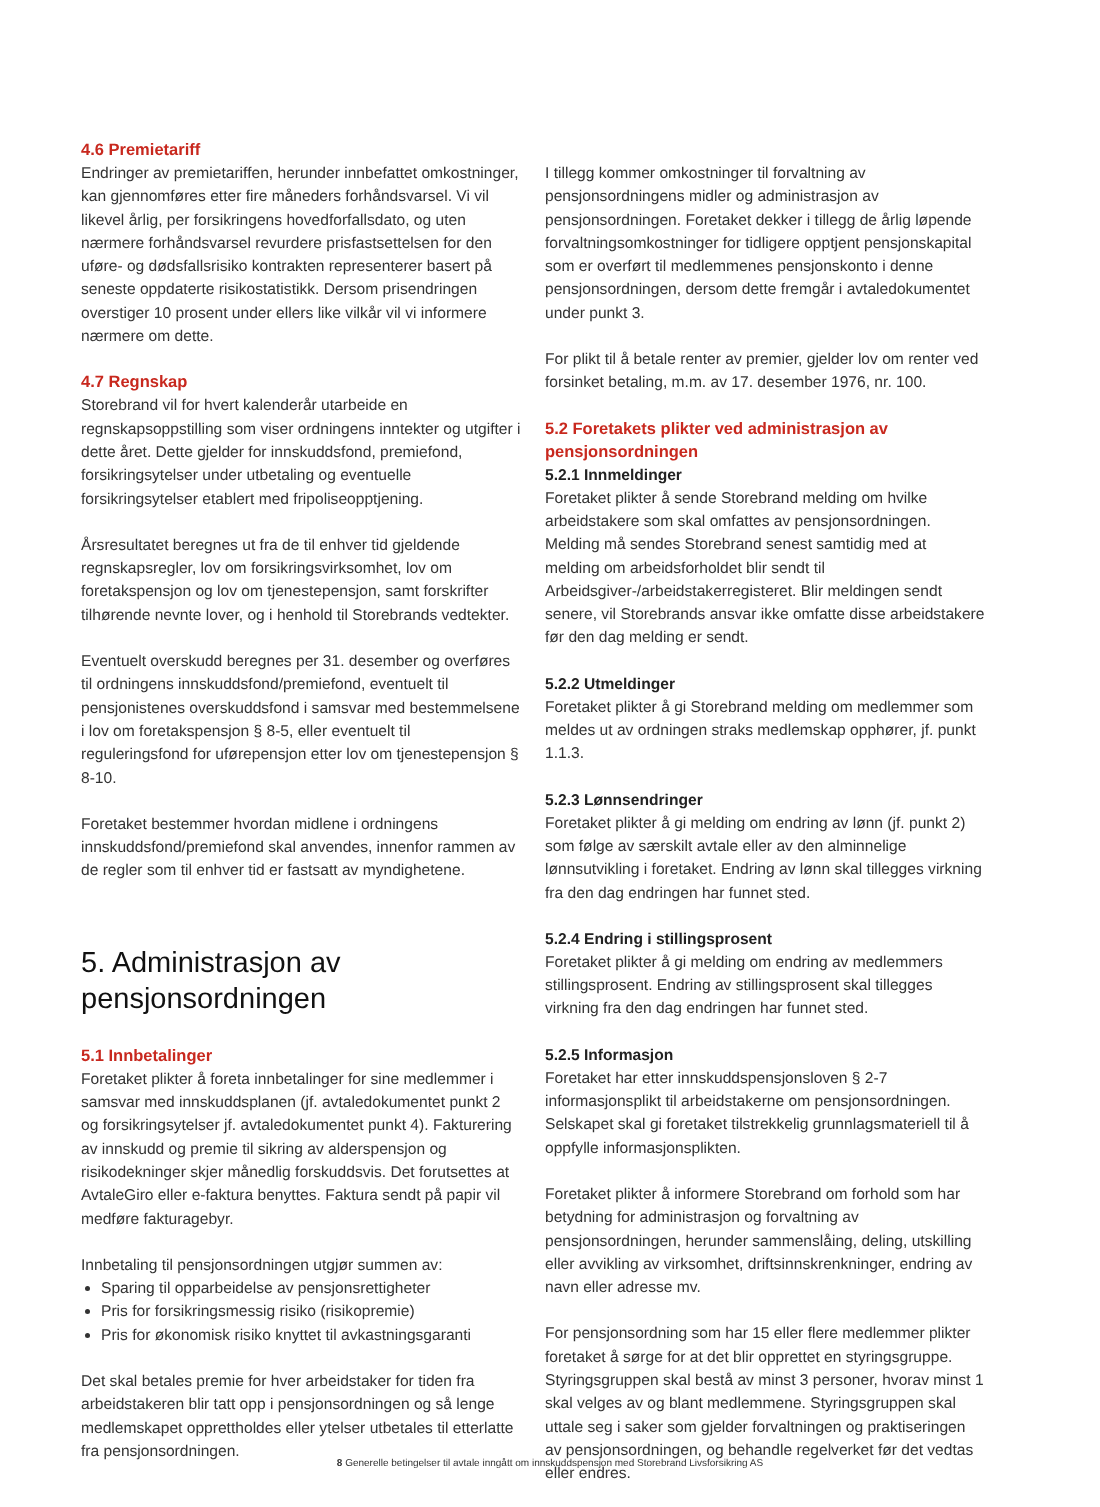4.6 Premietariff
Endringer av premietariffen, herunder innbefattet omkostninger, kan gjennomføres etter fire måneders forhåndsvarsel. Vi vil likevel årlig, per forsikringens hovedforfallsdato, og uten nærmere forhåndsvarsel revurdere prisfastsettelsen for den uføre- og dødsfallsrisiko kontrakten representerer basert på seneste oppdaterte risikostatistikk. Dersom prisendringen overstiger 10 prosent under ellers like vilkår vil vi informere nærmere om dette.
4.7 Regnskap
Storebrand vil for hvert kalenderår utarbeide en regnskapsoppstilling som viser ordningens inntekter og utgifter i dette året. Dette gjelder for innskuddsfond, premiefond, forsikringsytelser under utbetaling og eventuelle forsikringsytelser etablert med fripoliseopptjening.
Årsresultatet beregnes ut fra de til enhver tid gjeldende regnskapsregler, lov om forsikringsvirksomhet, lov om foretakspensjon og lov om tjenestepensjon, samt forskrifter tilhørende nevnte lover, og i henhold til Storebrands vedtekter.
Eventuelt overskudd beregnes per 31. desember og overføres til ordningens innskuddsfond/premiefond, eventuelt til pensjonistenes overskuddsfond i samsvar med bestemmelsene i lov om foretakspensjon § 8-5, eller eventuelt til reguleringsfond for uførepensjon etter lov om tjenestepensjon § 8-10.
Foretaket bestemmer hvordan midlene i ordningens innskuddsfond/premiefond skal anvendes, innenfor rammen av de regler som til enhver tid er fastsatt av myndighetene.
5. Administrasjon av pensjonsordningen
5.1 Innbetalinger
Foretaket plikter å foreta innbetalinger for sine medlemmer i samsvar med innskuddsplanen (jf. avtaledokumentet punkt 2 og forsikringsytelser jf. avtaledokumentet punkt 4). Fakturering av innskudd og premie til sikring av alderspensjon og risikodekninger skjer månedlig forskuddsvis. Det forutsettes at AvtaleGiro eller e-faktura benyttes. Faktura sendt på papir vil medføre fakturagebyr.
Innbetaling til pensjonsordningen utgjør summen av:
Sparing til opparbeidelse av pensjonsrettigheter
Pris for forsikringsmessig risiko (risikopremie)
Pris for økonomisk risiko knyttet til avkastningsgaranti
Det skal betales premie for hver arbeidstaker for tiden fra arbeidstakeren blir tatt opp i pensjonsordningen og så lenge medlemskapet opprettholdes eller ytelser utbetales til etterlatte fra pensjonsordningen.
I tillegg kommer omkostninger til forvaltning av pensjonsordningens midler og administrasjon av pensjonsordningen. Foretaket dekker i tillegg de årlig løpende forvaltningsomkostninger for tidligere opptjent pensjonskapital som er overført til medlemmenes pensjonskonto i denne pensjonsordningen, dersom dette fremgår i avtaledokumentet under punkt 3.
For plikt til å betale renter av premier, gjelder lov om renter ved forsinket betaling, m.m. av 17. desember 1976, nr. 100.
5.2 Foretakets plikter ved administrasjon av pensjonsordningen
5.2.1 Innmeldinger
Foretaket plikter å sende Storebrand melding om hvilke arbeidstakere som skal omfattes av pensjonsordningen. Melding må sendes Storebrand senest samtidig med at melding om arbeidsforholdet blir sendt til Arbeidsgiver-/arbeidstakerregisteret. Blir meldingen sendt senere, vil Storebrands ansvar ikke omfatte disse arbeidstakere før den dag melding er sendt.
5.2.2 Utmeldinger
Foretaket plikter å gi Storebrand melding om medlemmer som meldes ut av ordningen straks medlemskap opphører, jf. punkt 1.1.3.
5.2.3 Lønnsendringer
Foretaket plikter å gi melding om endring av lønn (jf. punkt 2) som følge av særskilt avtale eller av den alminnelige lønnsutvikling i foretaket. Endring av lønn skal tillegges virkning fra den dag endringen har funnet sted.
5.2.4 Endring i stillingsprosent
Foretaket plikter å gi melding om endring av medlemmers stillingsprosent. Endring av stillingsprosent skal tillegges virkning fra den dag endringen har funnet sted.
5.2.5 Informasjon
Foretaket har etter innskuddspensjonsloven § 2-7 informasjonsplikt til arbeidstakerne om pensjonsordningen. Selskapet skal gi foretaket tilstrekkelig grunnlagsmateriell til å oppfylle informasjonsplikten.
Foretaket plikter å informere Storebrand om forhold som har betydning for administrasjon og forvaltning av pensjonsordningen, herunder sammenslåing, deling, utskilling eller avvikling av virksomhet, driftsinnskrenkninger, endring av navn eller adresse mv.
For pensjonsordning som har 15 eller flere medlemmer plikter foretaket å sørge for at det blir opprettet en styringsgruppe. Styringsgruppen skal bestå av minst 3 personer, hvorav minst 1 skal velges av og blant medlemmene. Styringsgruppen skal uttale seg i saker som gjelder forvaltningen og praktiseringen av pensjonsordningen, og behandle regelverket før det vedtas eller endres.
8 Generelle betingelser til avtale inngått om innskuddspensjon med Storebrand Livsforsikring AS